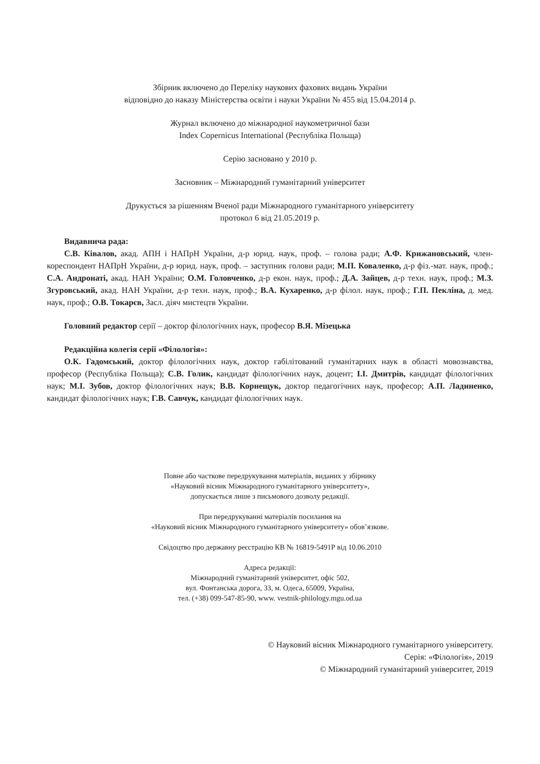Збірник включено до Переліку наукових фахових видань України
відповідно до наказу Міністерства освіти і науки України № 455 від 15.04.2014 р.
Журнал включено до міжнародної наукометричної бази
Index Copernicus International (Республіка Польща)
Серію засновано у 2010 р.
Засновник – Міжнародний гуманітарний університет
Друкується за рішенням Вченої ради Міжнародного гуманітарного університету
протокол 6 від 21.05.2019 р.
Видавнича рада:
С.В. Ківалов, акад. АПН і НАПрН України, д-р юрид. наук, проф. – голова ради; А.Ф. Крижанов­ський, член-кореспондент НАПрН України, д-р юрид. наук, проф. – заступник голови ради; М.П. Коваленко, д-р фіз.-мат. наук, проф.; С.А. Андронаті, акад. НАН України; О.М. Головченко, д-р екон. наук, проф.; Д.А. Зайцев, д-р техн. наук, проф.; М.З. Згуровський, акад. НАН України, д-р техн. наук, проф.; В.А. Кухаренко, д-р філол. наук, проф.; Г.П. Пекліна, д. мед. наук, проф.; О.В. Токарєв, Засл. діяч мистецтв України.
Головний редактор серії – доктор філологічних наук, професор В.Я. Мізецька
Редакційна колегія серії «Філологія»:
О.К. Гадомський, доктор філологічних наук, доктор габілітований гуманітарних наук в області мовознавства, професор (Республіка Польща); С.В. Голик, кандидат філологічних наук, доцент; І.І. Дмитрів, кандидат філологічних наук; М.І. Зубов, доктор філологічних наук; В.В. Корнещук, доктор педагогічних наук, професор; А.П. Ладиненко, кандидат філологічних наук; Г.В. Савчук, кандидат філологічних наук.
Повне або часткове передрукування матеріалів, виданих у збірнику
«Науковий вісник Міжнародного гуманітарного університету»,
допускається лише з письмового дозволу редакції.
При передрукуванні матеріалів посилання на
«Науковий вісник Міжнародного гуманітарного університету» обов’язкове.
Свідоцтво про державну реєстрацію КВ № 16819-5491Р від 10.06.2010
Адреса редакції:
Міжнародний гуманітарний університет, офіс 502,
вул. Фонтанська дорога, 33, м. Одеса, 65009, Україна,
тел. (+38) 099-547-85-90, www. vestnik-philology.mgu.od.ua
© Науковий вісник Міжнародного гуманітарного університету.
Серія: «Філологія», 2019
© Міжнародний гуманітарний університет, 2019